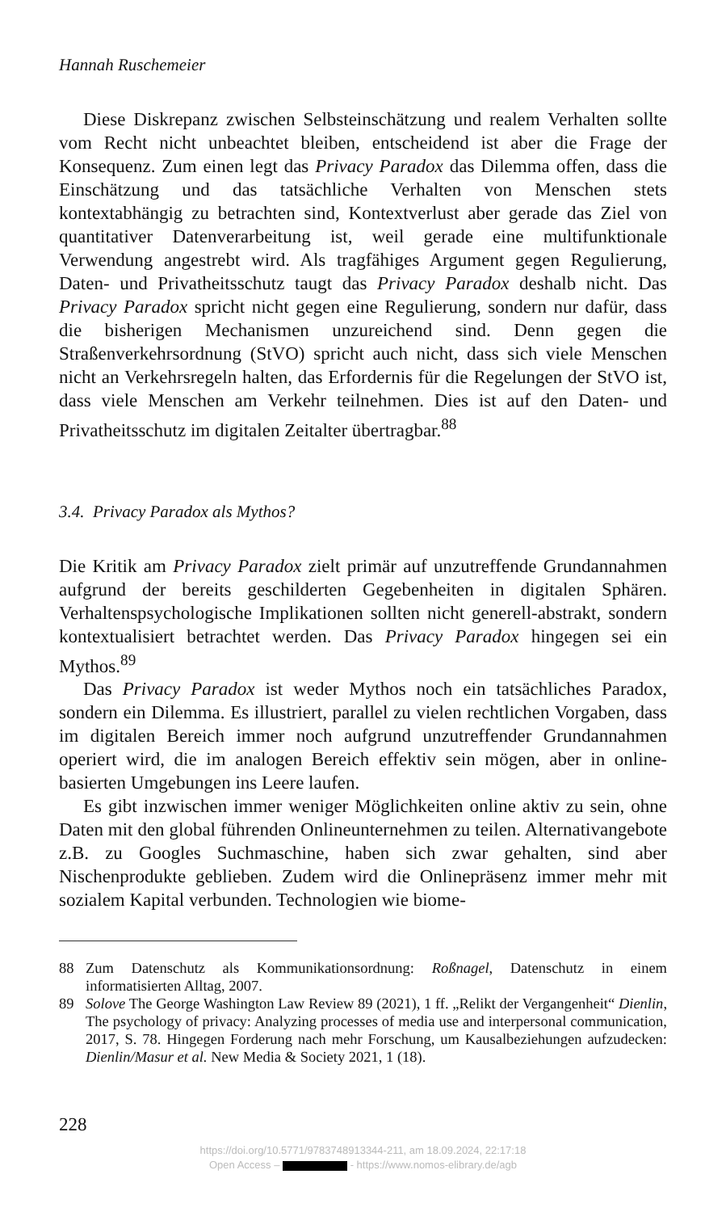Hannah Ruschemeier
Diese Diskrepanz zwischen Selbsteinschätzung und realem Verhalten sollte vom Recht nicht unbeachtet bleiben, entscheidend ist aber die Frage der Konsequenz. Zum einen legt das Privacy Paradox das Dilemma offen, dass die Einschätzung und das tatsächliche Verhalten von Menschen stets kontextabhängig zu betrachten sind, Kontextverlust aber gerade das Ziel von quantitativer Datenverarbeitung ist, weil gerade eine multifunktionale Verwendung angestrebt wird. Als tragfähiges Argument gegen Regulierung, Daten- und Privatheitsschutz taugt das Privacy Paradox deshalb nicht. Das Privacy Paradox spricht nicht gegen eine Regulierung, sondern nur dafür, dass die bisherigen Mechanismen unzureichend sind. Denn gegen die Straßenverkehrsordnung (StVO) spricht auch nicht, dass sich viele Menschen nicht an Verkehrsregeln halten, das Erfordernis für die Regelungen der StVO ist, dass viele Menschen am Verkehr teilnehmen. Dies ist auf den Daten- und Privatheitsschutz im digitalen Zeitalter übertragbar.<sup>88</sup>
3.4. Privacy Paradox als Mythos?
Die Kritik am Privacy Paradox zielt primär auf unzutreffende Grundannahmen aufgrund der bereits geschilderten Gegebenheiten in digitalen Sphären. Verhaltenspsychologische Implikationen sollten nicht generell-abstrakt, sondern kontextualisiert betrachtet werden. Das Privacy Paradox hingegen sei ein Mythos.<sup>89</sup>
Das Privacy Paradox ist weder Mythos noch ein tatsächliches Paradox, sondern ein Dilemma. Es illustriert, parallel zu vielen rechtlichen Vorgaben, dass im digitalen Bereich immer noch aufgrund unzutreffender Grundannahmen operiert wird, die im analogen Bereich effektiv sein mögen, aber in online-basierten Umgebungen ins Leere laufen.
Es gibt inzwischen immer weniger Möglichkeiten online aktiv zu sein, ohne Daten mit den global führenden Onlineunternehmen zu teilen. Alternativangebote z.B. zu Googles Suchmaschine, haben sich zwar gehalten, sind aber Nischenprodukte geblieben. Zudem wird die Onlinepräsenz immer mehr mit sozialem Kapital verbunden. Technologien wie biome-
88 Zum Datenschutz als Kommunikationsordnung: Roßnagel, Datenschutz in einem informatisierten Alltag, 2007.
89 Solove The George Washington Law Review 89 (2021), 1 ff. „Relikt der Vergangenheit“ Dienlin, The psychology of privacy: Analyzing processes of media use and interpersonal communication, 2017, S. 78. Hingegen Forderung nach mehr Forschung, um Kausalbeziehungen aufzudecken: Dienlin/Masur et al. New Media & Society 2021, 1 (18).
228
https://doi.org/10.5771/9783748913344-211, am 18.09.2024, 22:17:18
Open Access – - https://www.nomos-elibrary.de/agb